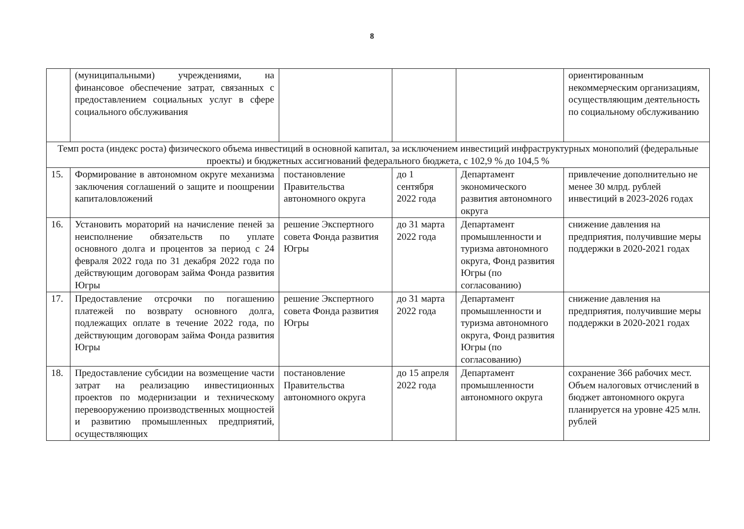8
| | (муниципальными) учреждениями, на финансовое обеспечение затрат, связанных с предоставлением социальных услуг в сфере социального обслуживания | | | | ориентированным некоммерческим организациям, осуществляющим деятельность по социальному обслуживанию |
| Темп роста (индекс роста) физического объема инвестиций в основной капитал, за исключением инвестиций инфраструктурных монополий (федеральные проекты) и бюджетных ассигнований федерального бюджета, с 102,9 % до 104,5 % | | | | | |
| 15. | Формирование в автономном округе механизма заключения соглашений о защите и поощрении капиталовложений | постановление Правительства автономного округа | до 1 сентября 2022 года | Департамент экономического развития автономного округа | привлечение дополнительно не менее 30 млрд. рублей инвестиций в 2023-2026 годах |
| 16. | Установить мораторий на начисление пеней за неисполнение обязательств по уплате основного долга и процентов за период с 24 февраля 2022 года по 31 декабря 2022 года по действующим договорам займа Фонда развития Югры | решение Экспертного совета Фонда развития Югры | до 31 марта 2022 года | Департамент промышленности и туризма автономного округа, Фонд развития Югры (по согласованию) | снижение давления на предприятия, получившие меры поддержки в 2020-2021 годах |
| 17. | Предоставление отсрочки по погашению платежей по возврату основного долга, подлежащих оплате в течение 2022 года, по действующим договорам займа Фонда развития Югры | решение Экспертного совета Фонда развития Югры | до 31 марта 2022 года | Департамент промышленности и туризма автономного округа, Фонд развития Югры (по согласованию) | снижение давления на предприятия, получившие меры поддержки в 2020-2021 годах |
| 18. | Предоставление субсидии на возмещение части затрат на реализацию инвестиционных проектов по модернизации и техническому перевооружению производственных мощностей и развитию промышленных предприятий, осуществляющих | постановление Правительства автономного округа | до 15 апреля 2022 года | Департамент промышленности автономного округа | сохранение 366 рабочих мест. Объем налоговых отчислений в бюджет автономного округа планируется на уровне 425 млн. рублей |